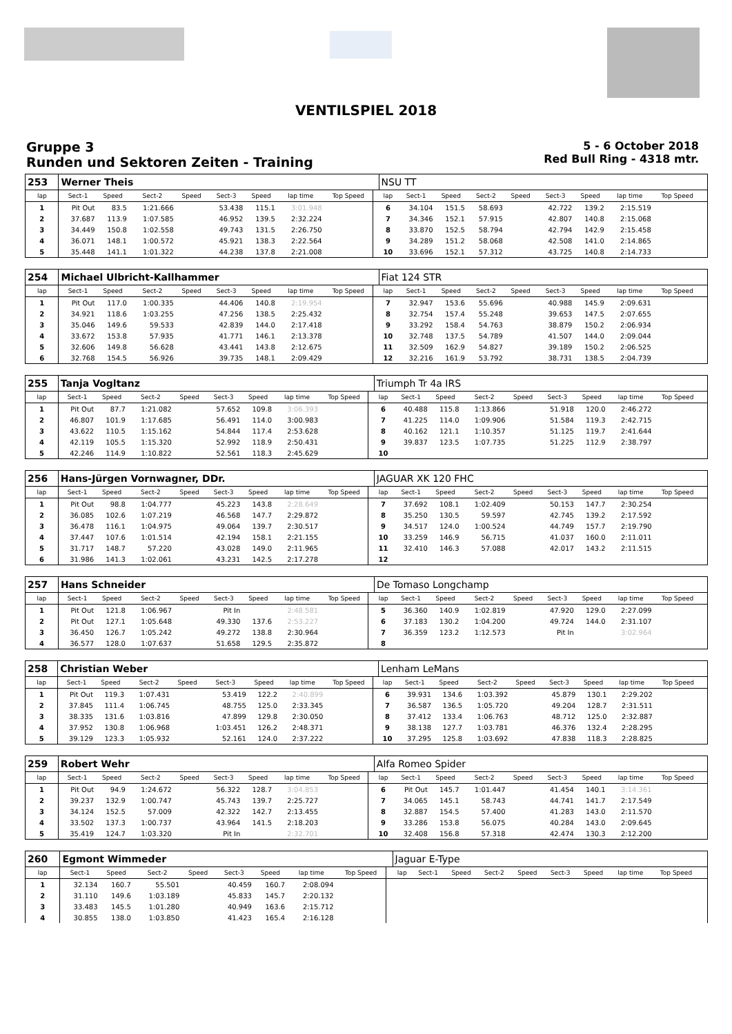VENTILSPIEL 2018
Gruppe 3
Runden und Sektoren Zeiten - Training
5 - 6 October 2018
Red Bull Ring - 4318 mtr.
| 253 | Werner Theis | | | | | | | | | NSU TT | | | | | | | | | |
| lap | Sect-1 | Speed | Sect-2 | Speed | Sect-3 | Speed | lap time | Top Speed | | lap | Sect-1 | Speed | Sect-2 | Speed | Sect-3 | Speed | lap time | Top Speed | |
| 1 | Pit Out | 83.5 | 1:21.666 | | 53.438 | 115.1 | 3:01.948 | | | 6 | 34.104 | 151.5 | 58.693 | | 42.722 | 139.2 | 2:15.519 | | |
| 2 | 37.687 | 113.9 | 1:07.585 | | 46.952 | 139.5 | 2:32.224 | | | 7 | 34.346 | 152.1 | 57.915 | | 42.807 | 140.8 | 2:15.068 | | |
| 3 | 34.449 | 150.8 | 1:02.558 | | 49.743 | 131.5 | 2:26.750 | | | 8 | 33.870 | 152.5 | 58.794 | | 42.794 | 142.9 | 2:15.458 | | |
| 4 | 36.071 | 148.1 | 1:00.572 | | 45.921 | 138.3 | 2:22.564 | | | 9 | 34.289 | 151.2 | 58.068 | | 42.508 | 141.0 | 2:14.865 | | |
| 5 | 35.448 | 141.1 | 1:01.322 | | 44.238 | 137.8 | 2:21.008 | | | 10 | 33.696 | 152.1 | 57.312 | | 43.725 | 140.8 | 2:14.733 | | |
| 254 | Michael Ulbricht-Kallhammer | | | | | | | | | Fiat 124 STR | | | | | | | | | |
| lap | Sect-1 | Speed | Sect-2 | Speed | Sect-3 | Speed | lap time | Top Speed | | lap | Sect-1 | Speed | Sect-2 | Speed | Sect-3 | Speed | lap time | Top Speed | |
| 1 | Pit Out | 117.0 | 1:00.335 | | 44.406 | 140.8 | 2:19.954 | | | 7 | 32.947 | 153.6 | 55.696 | | 40.988 | 145.9 | 2:09.631 | | |
| 2 | 34.921 | 118.6 | 1:03.255 | | 47.256 | 138.5 | 2:25.432 | | | 8 | 32.754 | 157.4 | 55.248 | | 39.653 | 147.5 | 2:07.655 | | |
| 3 | 35.046 | 149.6 | 59.533 | | 42.839 | 144.0 | 2:17.418 | | | 9 | 33.292 | 158.4 | 54.763 | | 38.879 | 150.2 | 2:06.934 | | |
| 4 | 33.672 | 153.8 | 57.935 | | 41.771 | 146.1 | 2:13.378 | | | 10 | 32.748 | 137.5 | 54.789 | | 41.507 | 144.0 | 2:09.044 | | |
| 5 | 32.606 | 149.8 | 56.628 | | 43.441 | 143.8 | 2:12.675 | | | 11 | 32.509 | 162.9 | 54.827 | | 39.189 | 150.2 | 2:06.525 | | |
| 6 | 32.768 | 154.5 | 56.926 | | 39.735 | 148.1 | 2:09.429 | | | 12 | 32.216 | 161.9 | 53.792 | | 38.731 | 138.5 | 2:04.739 | | |
| 255 | Tanja Vogltanz | | | | | | | | | Triumph Tr 4a IRS | | | | | | | | | |
| lap | Sect-1 | Speed | Sect-2 | Speed | Sect-3 | Speed | lap time | Top Speed | | lap | Sect-1 | Speed | Sect-2 | Speed | Sect-3 | Speed | lap time | Top Speed | |
| 1 | Pit Out | 87.7 | 1:21.082 | | 57.652 | 109.8 | 3:06.393 | | | 6 | 40.488 | 115.8 | 1:13.866 | | 51.918 | 120.0 | 2:46.272 | | |
| 2 | 46.807 | 101.9 | 1:17.685 | | 56.491 | 114.0 | 3:00.983 | | | 7 | 41.225 | 114.0 | 1:09.906 | | 51.584 | 119.3 | 2:42.715 | | |
| 3 | 43.622 | 110.5 | 1:15.162 | | 54.844 | 117.4 | 2:53.628 | | | 8 | 40.162 | 121.1 | 1:10.357 | | 51.125 | 119.7 | 2:41.644 | | |
| 4 | 42.119 | 105.5 | 1:15.320 | | 52.992 | 118.9 | 2:50.431 | | | 9 | 39.837 | 123.5 | 1:07.735 | | 51.225 | 112.9 | 2:38.797 | | |
| 5 | 42.246 | 114.9 | 1:10.822 | | 52.561 | 118.3 | 2:45.629 | | | 10 | | | | | | | | | |
| 256 | Hans-Jürgen Vornwagner, DDr. | | | | | | | | | JAGUAR XK 120 FHC | | | | | | | | | |
| lap | Sect-1 | Speed | Sect-2 | Speed | Sect-3 | Speed | lap time | Top Speed | | lap | Sect-1 | Speed | Sect-2 | Speed | Sect-3 | Speed | lap time | Top Speed | |
| 1 | Pit Out | 98.8 | 1:04.777 | | 45.223 | 143.8 | 2:28.649 | | | 7 | 37.692 | 108.1 | 1:02.409 | | 50.153 | 147.7 | 2:30.254 | | |
| 2 | 36.085 | 102.6 | 1:07.219 | | 46.568 | 147.7 | 2:29.872 | | | 8 | 35.250 | 130.5 | 59.597 | | 42.745 | 139.2 | 2:17.592 | | |
| 3 | 36.478 | 116.1 | 1:04.975 | | 49.064 | 139.7 | 2:30.517 | | | 9 | 34.517 | 124.0 | 1:00.524 | | 44.749 | 157.7 | 2:19.790 | | |
| 4 | 37.447 | 107.6 | 1:01.514 | | 42.194 | 158.1 | 2:21.155 | | | 10 | 33.259 | 146.9 | 56.715 | | 41.037 | 160.0 | 2:11.011 | | |
| 5 | 31.717 | 148.7 | 57.220 | | 43.028 | 149.0 | 2:11.965 | | | 11 | 32.410 | 146.3 | 57.088 | | 42.017 | 143.2 | 2:11.515 | | |
| 6 | 31.986 | 141.3 | 1:02.061 | | 43.231 | 142.5 | 2:17.278 | | | 12 | | | | | | | | | |
| 257 | Hans Schneider | | | | | | | | | De Tomaso Longchamp | | | | | | | | | |
| lap | Sect-1 | Speed | Sect-2 | Speed | Sect-3 | Speed | lap time | Top Speed | | lap | Sect-1 | Speed | Sect-2 | Speed | Sect-3 | Speed | lap time | Top Speed | |
| 1 | Pit Out | 121.8 | 1:06.967 | | Pit In | | 2:48.581 | | | 5 | 36.360 | 140.9 | 1:02.819 | | 47.920 | 129.0 | 2:27.099 | | |
| 2 | Pit Out | 127.1 | 1:05.648 | | 49.330 | 137.6 | 2:53.227 | | | 6 | 37.183 | 130.2 | 1:04.200 | | 49.724 | 144.0 | 2:31.107 | | |
| 3 | 36.450 | 126.7 | 1:05.242 | | 49.272 | 138.8 | 2:30.964 | | | 7 | 36.359 | 123.2 | 1:12.573 | | Pit In | | 3:02.964 | | |
| 4 | 36.577 | 128.0 | 1:07.637 | | 51.658 | 129.5 | 2:35.872 | | | 8 | | | | | | | | | |
| 258 | Christian Weber | | | | | | | | | Lenham LeMans | | | | | | | | | |
| lap | Sect-1 | Speed | Sect-2 | Speed | Sect-3 | Speed | lap time | Top Speed | | lap | Sect-1 | Speed | Sect-2 | Speed | Sect-3 | Speed | lap time | Top Speed | |
| 1 | Pit Out | 119.3 | 1:07.431 | | 53.419 | 122.2 | 2:40.899 | | | 6 | 39.931 | 134.6 | 1:03.392 | | 45.879 | 130.1 | 2:29.202 | | |
| 2 | 37.845 | 111.4 | 1:06.745 | | 48.755 | 125.0 | 2:33.345 | | | 7 | 36.587 | 136.5 | 1:05.720 | | 49.204 | 128.7 | 2:31.511 | | |
| 3 | 38.335 | 131.6 | 1:03.816 | | 47.899 | 129.8 | 2:30.050 | | | 8 | 37.412 | 133.4 | 1:06.763 | | 48.712 | 125.0 | 2:32.887 | | |
| 4 | 37.952 | 130.8 | 1:06.968 | | 1:03.451 | 126.2 | 2:48.371 | | | 9 | 38.138 | 127.7 | 1:03.781 | | 46.376 | 132.4 | 2:28.295 | | |
| 5 | 39.129 | 123.3 | 1:05.932 | | 52.161 | 124.0 | 2:37.222 | | | 10 | 37.295 | 125.8 | 1:03.692 | | 47.838 | 118.3 | 2:28.825 | | |
| 259 | Robert Wehr | | | | | | | | | Alfa Romeo Spider | | | | | | | | | |
| lap | Sect-1 | Speed | Sect-2 | Speed | Sect-3 | Speed | lap time | Top Speed | | lap | Sect-1 | Speed | Sect-2 | Speed | Sect-3 | Speed | lap time | Top Speed | |
| 1 | Pit Out | 94.9 | 1:24.672 | | 56.322 | 128.7 | 3:04.853 | | | 6 | Pit Out | 145.7 | 1:01.447 | | 41.454 | 140.1 | 3:14.361 | | |
| 2 | 39.237 | 132.9 | 1:00.747 | | 45.743 | 139.7 | 2:25.727 | | | 7 | 34.065 | 145.1 | 58.743 | | 44.741 | 141.7 | 2:17.549 | | |
| 3 | 34.124 | 152.5 | 57.009 | | 42.322 | 142.7 | 2:13.455 | | | 8 | 32.887 | 154.5 | 57.400 | | 41.283 | 143.0 | 2:11.570 | | |
| 4 | 33.502 | 137.3 | 1:00.737 | | 43.964 | 141.5 | 2:18.203 | | | 9 | 33.286 | 153.8 | 56.075 | | 40.284 | 143.0 | 2:09.645 | | |
| 5 | 35.419 | 124.7 | 1:03.320 | | Pit In | | 2:32.701 | | | 10 | 32.408 | 156.8 | 57.318 | | 42.474 | 130.3 | 2:12.200 | | |
| 260 | Egmont Wimmeder | | | | | | | | | Jaguar E-Type | | | | | | | | | |
| lap | Sect-1 | Speed | Sect-2 | Speed | Sect-3 | Speed | lap time | Top Speed | | lap | Sect-1 | Speed | Sect-2 | Speed | Sect-3 | Speed | lap time | Top Speed | |
| 1 | 32.134 | 160.7 | 55.501 | | 40.459 | 160.7 | 2:08.094 | | | | | | | | | | | | |
| 2 | 31.110 | 149.6 | 1:03.189 | | 45.833 | 145.7 | 2:20.132 | | | | | | | | | | | | |
| 3 | 33.483 | 145.5 | 1:01.280 | | 40.949 | 163.6 | 2:15.712 | | | | | | | | | | | | |
| 4 | 30.855 | 138.0 | 1:03.850 | | 41.423 | 165.4 | 2:16.128 | | | | | | | | | | | | |